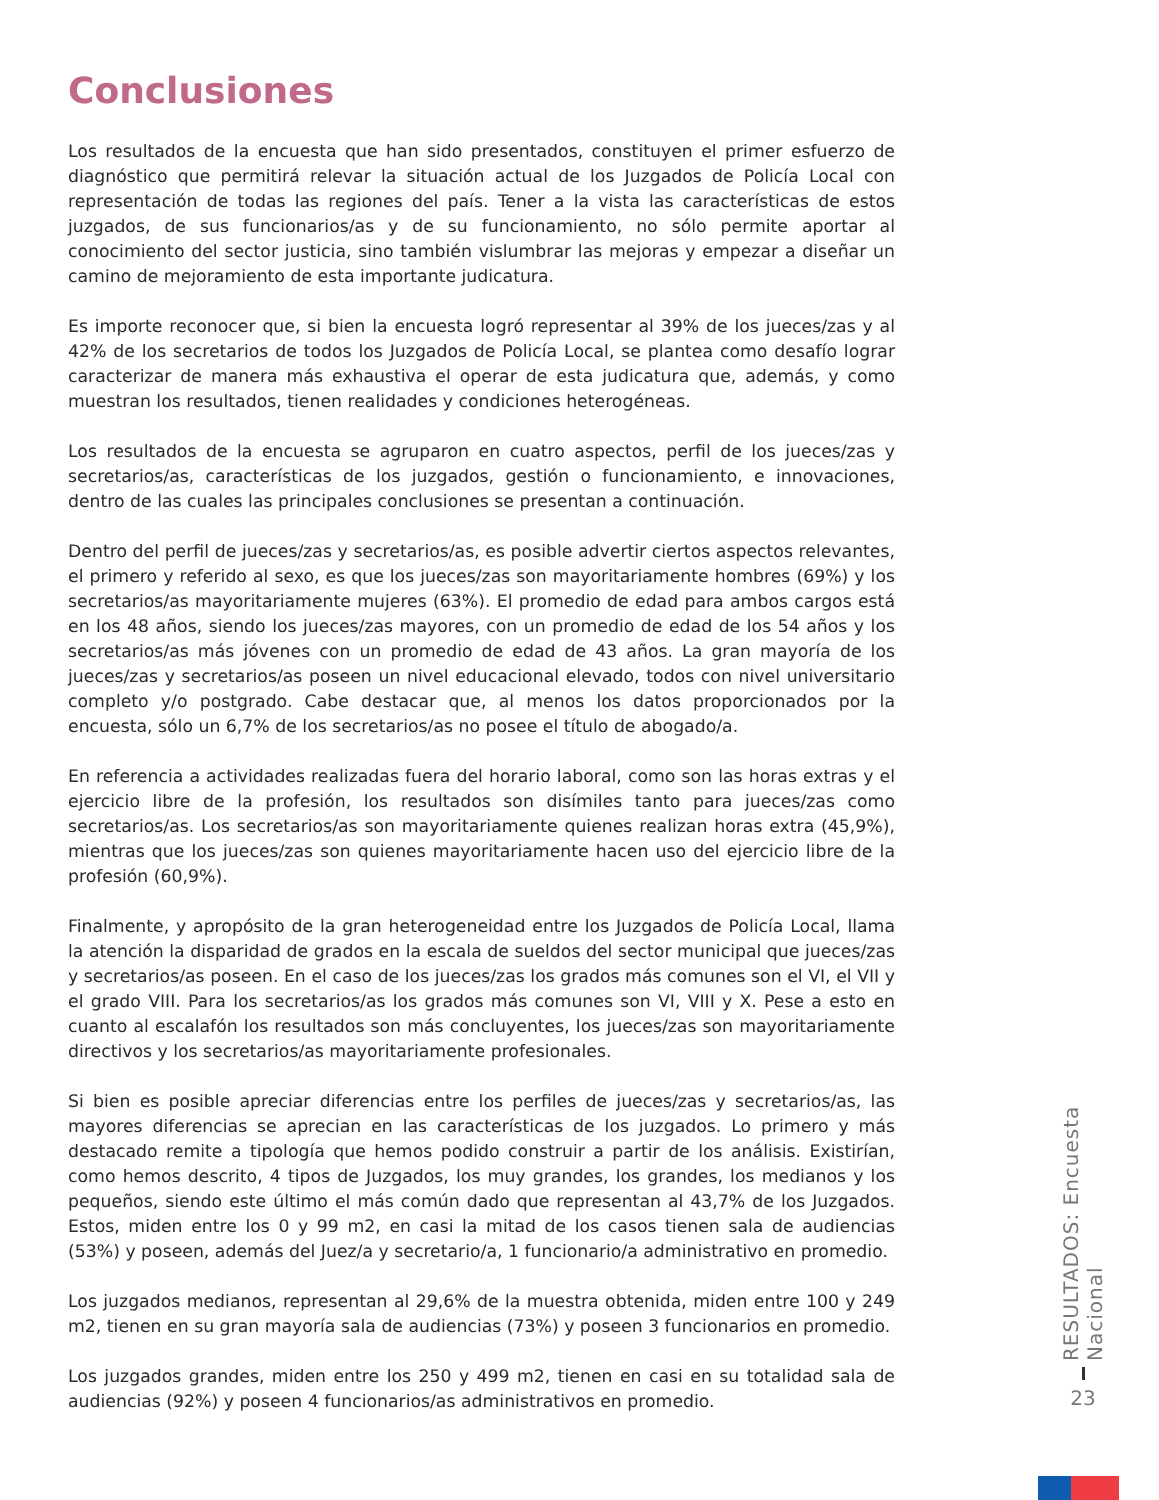Conclusiones
Los resultados de la encuesta que han sido presentados, constituyen el primer esfuerzo de diagnóstico que permitirá relevar la situación actual de los Juzgados de Policía Local con representación de todas las regiones del país. Tener a la vista las características de estos juzgados, de sus funcionarios/as y de su funcionamiento, no sólo permite aportar al conocimiento del sector justicia, sino también vislumbrar las mejoras y empezar a diseñar un camino de mejoramiento de esta importante judicatura.
Es importe reconocer que, si bien la encuesta logró representar al 39% de los jueces/zas y al 42% de los secretarios de todos los Juzgados de Policía Local, se plantea como desafío lograr caracterizar de manera más exhaustiva el operar de esta judicatura que, además, y como muestran los resultados, tienen realidades y condiciones heterogéneas.
Los resultados de la encuesta se agruparon en cuatro aspectos, perfil de los jueces/zas y secretarios/as, características de los juzgados, gestión o funcionamiento, e innovaciones, dentro de las cuales las principales conclusiones se presentan a continuación.
Dentro del perfil de jueces/zas y secretarios/as, es posible advertir ciertos aspectos relevantes, el primero y referido al sexo, es que los jueces/zas son mayoritariamente hombres (69%) y los secretarios/as mayoritariamente mujeres (63%). El promedio de edad para ambos cargos está en los 48 años, siendo los jueces/zas mayores, con un promedio de edad de los 54 años y los secretarios/as más jóvenes con un promedio de edad de 43 años. La gran mayoría de los jueces/zas y secretarios/as poseen un nivel educacional elevado, todos con nivel universitario completo y/o postgrado. Cabe destacar que, al menos los datos proporcionados por la encuesta, sólo un 6,7% de los secretarios/as no posee el título de abogado/a.
En referencia a actividades realizadas fuera del horario laboral, como son las horas extras y el ejercicio libre de la profesión, los resultados son disímiles tanto para jueces/zas como secretarios/as. Los secretarios/as son mayoritariamente quienes realizan horas extra (45,9%), mientras que los jueces/zas son quienes mayoritariamente hacen uso del ejercicio libre de la profesión (60,9%).
Finalmente, y apropósito de la gran heterogeneidad entre los Juzgados de Policía Local, llama la atención la disparidad de grados en la escala de sueldos del sector municipal que jueces/zas y secretarios/as poseen. En el caso de los jueces/zas los grados más comunes son el VI, el VII y el grado VIII. Para los secretarios/as los grados más comunes son VI, VIII y X. Pese a esto en cuanto al escalafón los resultados son más concluyentes, los jueces/zas son mayoritariamente directivos y los secretarios/as mayoritariamente profesionales.
Si bien es posible apreciar diferencias entre los perfiles de jueces/zas y secretarios/as, las mayores diferencias se aprecian en las características de los juzgados. Lo primero y más destacado remite a tipología que hemos podido construir a partir de los análisis. Existirían, como hemos descrito, 4 tipos de Juzgados, los muy grandes, los grandes, los medianos y los pequeños, siendo este último el más común dado que representan al 43,7% de los Juzgados. Estos, miden entre los 0 y 99 m2, en casi la mitad de los casos tienen sala de audiencias (53%) y poseen, además del Juez/a y secretario/a, 1 funcionario/a administrativo en promedio.
Los juzgados medianos, representan al 29,6% de la muestra obtenida, miden entre 100 y 249 m2, tienen en su gran mayoría sala de audiencias (73%) y poseen 3 funcionarios en promedio.
Los juzgados grandes, miden entre los 250 y 499 m2, tienen en casi en su totalidad sala de audiencias (92%) y poseen 4 funcionarios/as administrativos en promedio.
RESULTADOS: Encuesta Nacional
23